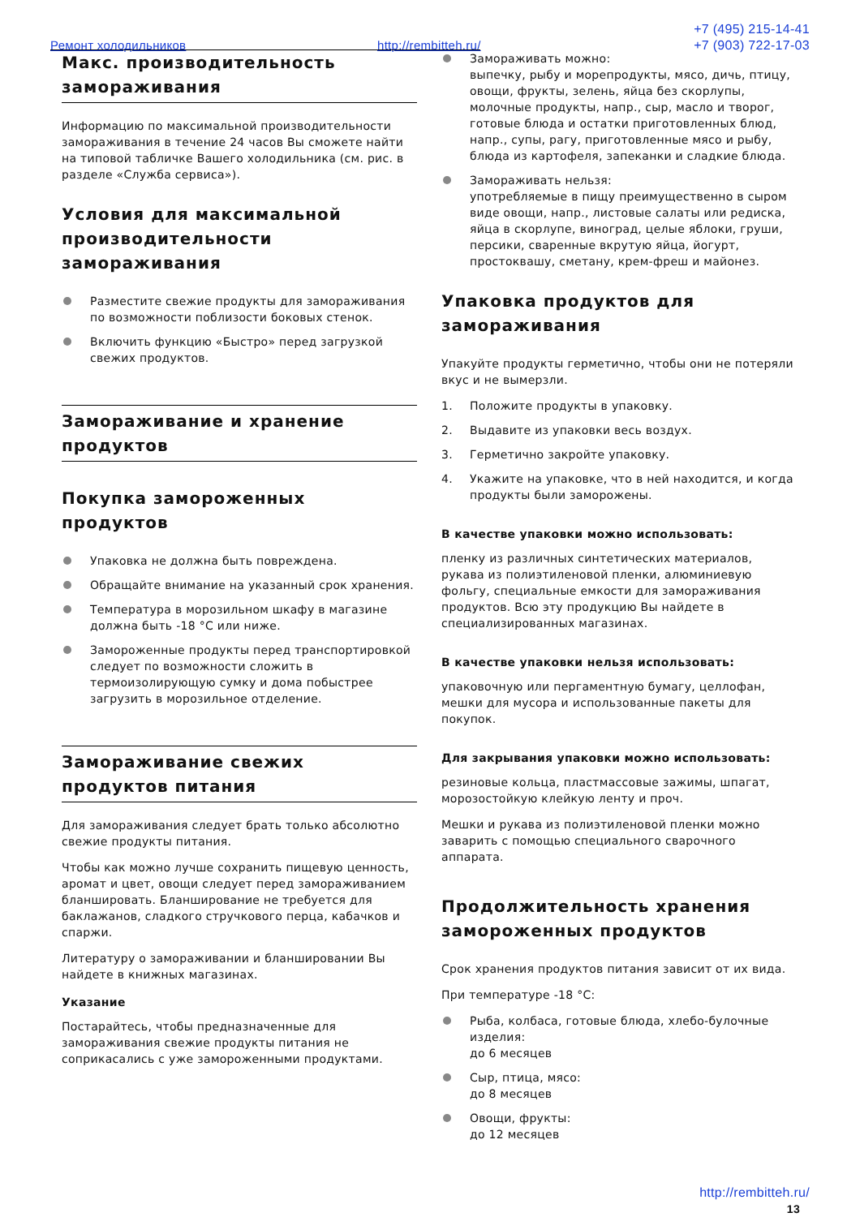Ремонт холодильников http://rembitteh.ru/
+7 (495) 215-14-41
+7 (903) 722-17-03
Макс. производительность замораживания
Информацию по максимальной производительности замораживания в течение 24 часов Вы сможете найти на типовой табличке Вашего холодильника (см. рис. в разделе «Служба сервиса»).
Условия для максимальной производительности замораживания
Разместите свежие продукты для замораживания по возможности поблизости боковых стенок.
Включить функцию «Быстро» перед загрузкой свежих продуктов.
Замораживание и хранение продуктов
Покупка замороженных продуктов
Упаковка не должна быть повреждена.
Обращайте внимание на указанный срок хранения.
Температура в морозильном шкафу в магазине должна быть -18 °C или ниже.
Замороженные продукты перед транспортировкой следует по возможности сложить в термоизолирующую сумку и дома побыстрее загрузить в морозильное отделение.
Замораживание свежих продуктов питания
Для замораживания следует брать только абсолютно свежие продукты питания.
Чтобы как можно лучше сохранить пищевую ценность, аромат и цвет, овощи следует перед замораживанием бланшировать. Бланширование не требуется для баклажанов, сладкого стручкового перца, кабачков и спаржи.
Литературу о замораживании и бланшировании Вы найдете в книжных магазинах.
Указание
Постарайтесь, чтобы предназначенные для замораживания свежие продукты питания не соприкасались с уже замороженными продуктами.
Замораживать можно:
выпечку, рыбу и морепродукты, мясо, дичь, птицу, овощи, фрукты, зелень, яйца без скорлупы, молочные продукты, напр., сыр, масло и творог, готовые блюда и остатки приготовленных блюд, напр., супы, рагу, приготовленные мясо и рыбу, блюда из картофеля, запеканки и сладкие блюда.
Замораживать нельзя:
употребляемые в пищу преимущественно в сыром виде овощи, напр., листовые салаты или редиска, яйца в скорлупе, виноград, целые яблоки, груши, персики, сваренные вкрутую яйца, йогурт, простоквашу, сметану, крем-фреш и майонез.
Упаковка продуктов для замораживания
Упакуйте продукты герметично, чтобы они не потеряли вкус и не вымерзли.
1. Положите продукты в упаковку.
2. Выдавите из упаковки весь воздух.
3. Герметично закройте упаковку.
4. Укажите на упаковке, что в ней находится, и когда продукты были заморожены.
В качестве упаковки можно использовать:
пленку из различных синтетических материалов, рукава из полиэтиленовой пленки, алюминиевую фольгу, специальные емкости для замораживания продуктов. Всю эту продукцию Вы найдете в специализированных магазинах.
В качестве упаковки нельзя использовать:
упаковочную или пергаментную бумагу, целлофан, мешки для мусора и использованные пакеты для покупок.
Для закрывания упаковки можно использовать:
резиновые кольца, пластмассовые зажимы, шпагат, морозостойкую клейкую ленту и проч.
Мешки и рукава из полиэтиленовой пленки можно заварить с помощью специального сварочного аппарата.
Продолжительность хранения замороженных продуктов
Срок хранения продуктов питания зависит от их вида.
При температуре -18 °C:
Рыба, колбаса, готовые блюда, хлебо-булочные изделия:
до 6 месяцев
Сыр, птица, мясо:
до 8 месяцев
Овощи, фрукты:
до 12 месяцев
http://rembitteh.ru/
13